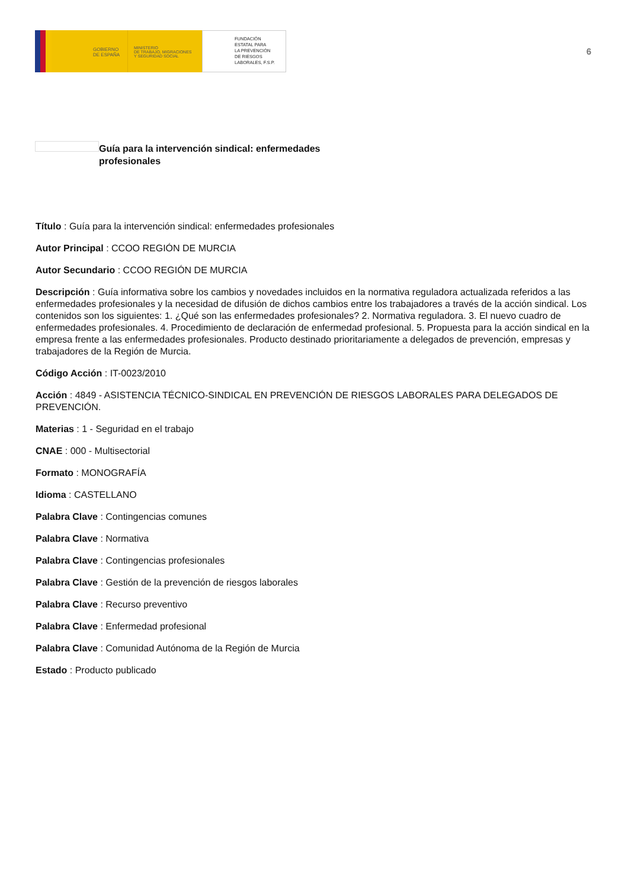GOBIERNO
DE ESPAÑA
MINISTERIO
DE TRABAJO, MIGRACIONES
Y SEGURIDAD SOCIAL
FUNDACIÓN
ESTATAL PARA
LA PREVENCIÓN
DE RIESGOS
LABORALES, F.S.P.
6
Guía para la intervención sindical: enfermedades profesionales
Título : Guía para la intervención sindical: enfermedades profesionales
Autor Principal : CCOO REGIÓN DE MURCIA
Autor Secundario : CCOO REGIÓN DE MURCIA
Descripción : Guía informativa sobre los cambios y novedades incluidos en la normativa reguladora actualizada referidos a las enfermedades profesionales y la necesidad de difusión de dichos cambios entre los trabajadores a través de la acción sindical. Los contenidos son los siguientes: 1. ¿Qué son las enfermedades profesionales? 2. Normativa reguladora. 3. El nuevo cuadro de enfermedades profesionales. 4. Procedimiento de declaración de enfermedad profesional. 5. Propuesta para la acción sindical en la empresa frente a las enfermedades profesionales. Producto destinado prioritariamente a delegados de prevención, empresas y trabajadores de la Región de Murcia.
Código Acción : IT-0023/2010
Acción : 4849 - ASISTENCIA TÉCNICO-SINDICAL EN PREVENCIÓN DE RIESGOS LABORALES PARA DELEGADOS DE PREVENCIÓN.
Materias : 1 - Seguridad en el trabajo
CNAE : 000 - Multisectorial
Formato : MONOGRAFÍA
Idioma : CASTELLANO
Palabra Clave : Contingencias comunes
Palabra Clave : Normativa
Palabra Clave : Contingencias profesionales
Palabra Clave : Gestión de la prevención de riesgos laborales
Palabra Clave : Recurso preventivo
Palabra Clave : Enfermedad profesional
Palabra Clave : Comunidad Autónoma de la Región de Murcia
Estado : Producto publicado